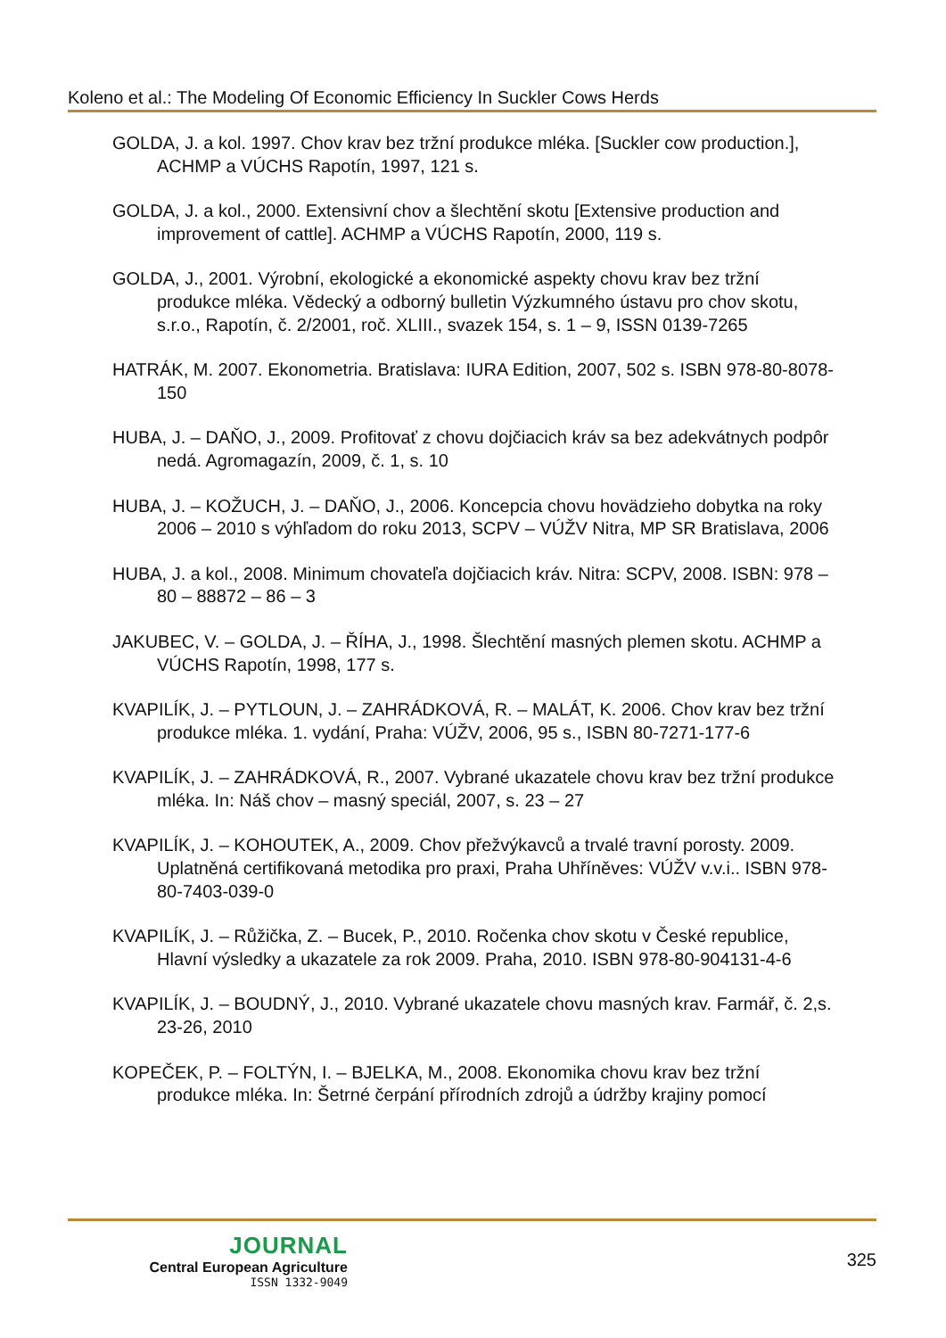Koleno et al.: The Modeling Of Economic Efficiency In Suckler Cows Herds
GOLDA, J. a kol. 1997. Chov krav bez tržní produkce mléka. [Suckler cow production.], ACHMP a VÚCHS Rapotín, 1997, 121 s.
GOLDA, J. a kol., 2000. Extensivní chov a šlechtění skotu [Extensive production and improvement of cattle]. ACHMP a VÚCHS Rapotín, 2000, 119 s.
GOLDA, J., 2001. Výrobní, ekologické a ekonomické aspekty chovu krav bez tržní produkce mléka. Vědecký a odborný bulletin Výzkumného ústavu pro chov skotu, s.r.o., Rapotín, č. 2/2001, roč. XLIII., svazek 154, s. 1 – 9, ISSN 0139-7265
HATRÁK, M. 2007. Ekonometria. Bratislava: IURA Edition, 2007, 502 s. ISBN 978-80-8078-150
HUBA, J. – DAŇO, J., 2009. Profitovať z chovu dojčiacich kráv sa bez adekvátnych podpôr nedá. Agromagazín, 2009, č. 1, s. 10
HUBA, J. – KOŽUCH, J. – DAŇO, J., 2006. Koncepcia chovu hovädzieho dobytka na roky 2006 – 2010 s výhľadom do roku 2013, SCPV – VÚŽV Nitra, MP SR Bratislava, 2006
HUBA, J. a kol., 2008. Minimum chovateľa dojčiacich kráv. Nitra: SCPV, 2008. ISBN: 978 – 80 – 88872 – 86 – 3
JAKUBEC, V. – GOLDA, J. – ŘÍHA, J., 1998. Šlechtění masných plemen skotu. ACHMP a VÚCHS Rapotín, 1998, 177 s.
KVAPILÍK, J. – PYTLOUN, J. – ZAHRÁDKOVÁ, R. – MALÁT, K. 2006. Chov krav bez tržní produkce mléka. 1. vydání, Praha: VÚŽV, 2006, 95 s., ISBN 80-7271-177-6
KVAPILÍK, J. – ZAHRÁDKOVÁ, R., 2007. Vybrané ukazatele chovu krav bez tržní produkce mléka. In: Náš chov – masný speciál, 2007, s. 23 – 27
KVAPILÍK, J. – KOHOUTEK, A., 2009. Chov přežvýkavců a trvalé travní porosty. 2009. Uplatněná certifikovaná metodika pro praxi, Praha Uhříněves: VÚŽV v.v.i.. ISBN 978-80-7403-039-0
KVAPILÍK, J. – Růžička, Z. – Bucek, P., 2010. Ročenka chov skotu v České republice, Hlavní výsledky a ukazatele za rok 2009. Praha, 2010. ISBN 978-80-904131-4-6
KVAPILÍK, J. – BOUDNÝ, J., 2010. Vybrané ukazatele chovu masných krav. Farmář, č. 2,s. 23-26, 2010
KOPEČEK, P. – FOLTÝN, I. – BJELKA, M., 2008. Ekonomika chovu krav bez tržní produkce mléka. In: Šetrné čerpání přírodních zdrojů a údržby krajiny pomocí
JOURNAL
Central European Agriculture
ISSN 1332-9049
325